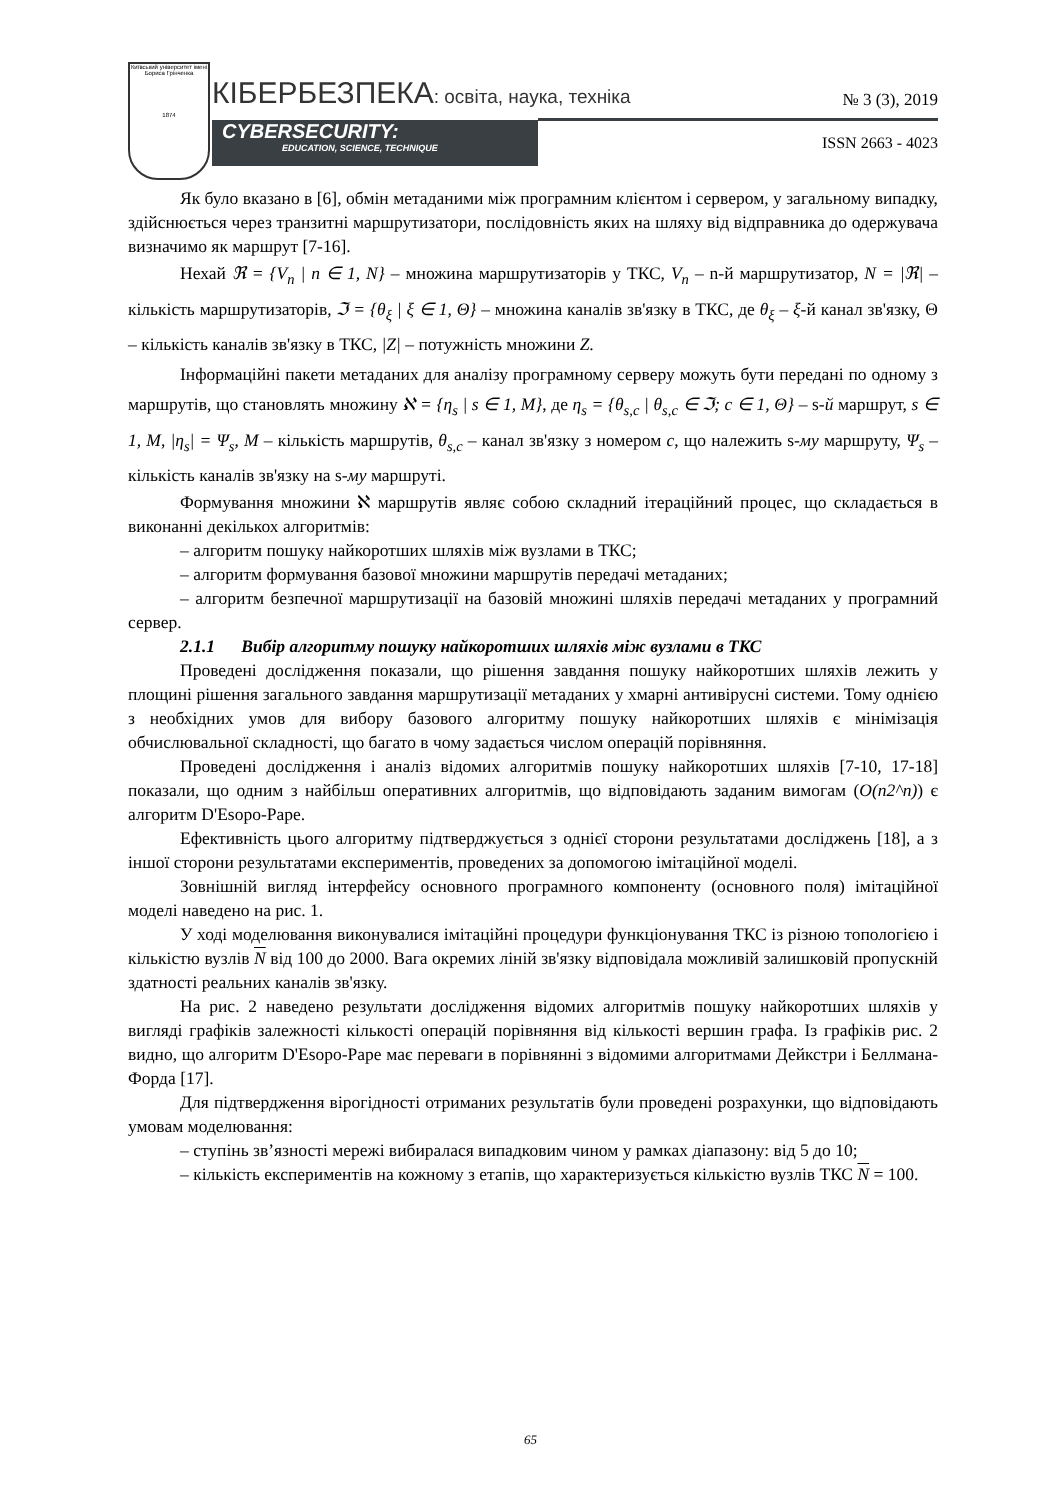Київський університет імені Бориса Грінченка
1874
КІБЕРБЕЗПЕКА: освіта, наука, техніка
№ 3 (3), 2019
CYBERSECURITY:
EDUCATION, SCIENCE, TECHNIQUE
ISSN 2663 - 4023
Як було вказано в [6], обмін метаданими між програмним клієнтом і сервером, у загальному випадку, здійснюється через транзитні маршрутизатори, послідовність яких на шляху від відправника до одержувача визначимо як маршрут [7-16].
Нехай ℜ = {V<sub>n</sub> | n ∈ 1, N} – множина маршрутизаторів у ТКС, V<sub>n</sub> – n-й маршрутизатор, N = |ℜ| – кількість маршрутизаторів, ℑ = {θ<sub>ξ</sub> | ξ ∈ 1, Θ} – множина каналів зв'язку в ТКС, де θ<sub>ξ</sub> – ξ-й канал зв'язку, Θ – кількість каналів зв'язку в ТКС, |Z| – потужність множини Z.
Інформаційні пакети метаданих для аналізу програмному серверу можуть бути передані по одному з маршрутів, що становлять множину ℵ = {η<sub>s</sub> | s ∈ 1, M}, де η<sub>s</sub> = {θ<sub>s,c</sub> | θ<sub>s,c</sub> ∈ ℑ; c ∈ 1, Θ} – s-й маршрут, s ∈ 1, M, |η<sub>s</sub>| = Ψ<sub>s</sub>, M – кількість маршрутів, θ<sub>s,c</sub> – канал зв'язку з номером c, що належить s-му маршруту, Ψ<sub>s</sub> – кількість каналів зв'язку на s-му маршруті.
Формування множини ℵ маршрутів являє собою складний ітераційний процес, що складається в виконанні декількох алгоритмів:
– алгоритм пошуку найкоротших шляхів між вузлами в ТКС;
– алгоритм формування базової множини маршрутів передачі метаданих;
– алгоритм безпечної маршрутизації на базовій множині шляхів передачі метаданих у програмний сервер.
2.1.1 Вибір алгоритму пошуку найкоротших шляхів між вузлами в ТКС
Проведені дослідження показали, що рішення завдання пошуку найкоротших шляхів лежить у площині рішення загального завдання маршрутизації метаданих у хмарні антивірусні системи. Тому однією з необхідних умов для вибору базового алгоритму пошуку найкоротших шляхів є мінімізація обчислювальної складності, що багато в чому задається числом операцій порівняння.
Проведені дослідження і аналіз відомих алгоритмів пошуку найкоротших шляхів [7-10, 17-18] показали, що одним з найбільш оперативних алгоритмів, що відповідають заданим вимогам (O(n2^n)) є алгоритм D'Esopo-Pape.
Ефективність цього алгоритму підтверджується з однієї сторони результатами досліджень [18], а з іншої сторони результатами експериментів, проведених за допомогою імітаційної моделі.
Зовнішній вигляд інтерфейсу основного програмного компоненту (основного поля) імітаційної моделі наведено на рис. 1.
У ході моделювання виконувалися імітаційні процедури функціонування ТКС із різною топологією і кількістю вузлів N від 100 до 2000. Вага окремих ліній зв'язку відповідала можливій залишковій пропускній здатності реальних каналів зв'язку.
На рис. 2 наведено результати дослідження відомих алгоритмів пошуку найкоротших шляхів у вигляді графіків залежності кількості операцій порівняння від кількості вершин графа. Із графіків рис. 2 видно, що алгоритм D'Esopo-Pape має переваги в порівнянні з відомими алгоритмами Дейкстри і Беллмана-Форда [17].
Для підтвердження вірогідності отриманих результатів були проведені розрахунки, що відповідають умовам моделювання:
– ступінь зв’язності мережі вибиралася випадковим чином у рамках діапазону: від 5 до 10;
– кількість експериментів на кожному з етапів, що характеризується кількістю вузлів ТКС N = 100.
65